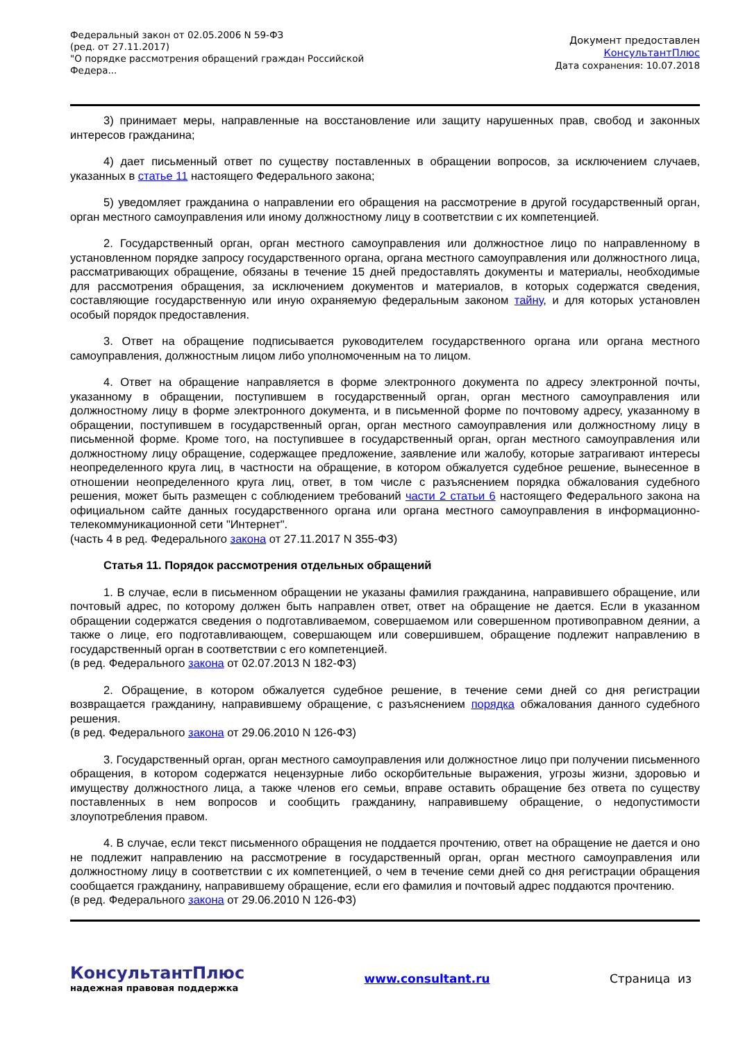Федеральный закон от 02.05.2006 N 59-ФЗ
(ред. от 27.11.2017)
"О порядке рассмотрения обращений граждан Российской Федера...
Документ предоставлен
КонсультантПлюс
Дата сохранения: 10.07.2018
3) принимает меры, направленные на восстановление или защиту нарушенных прав, свобод и законных интересов гражданина;
4) дает письменный ответ по существу поставленных в обращении вопросов, за исключением случаев, указанных в статье 11 настоящего Федерального закона;
5) уведомляет гражданина о направлении его обращения на рассмотрение в другой государственный орган, орган местного самоуправления или иному должностному лицу в соответствии с их компетенцией.
2. Государственный орган, орган местного самоуправления или должностное лицо по направленному в установленном порядке запросу государственного органа, органа местного самоуправления или должностного лица, рассматривающих обращение, обязаны в течение 15 дней предоставлять документы и материалы, необходимые для рассмотрения обращения, за исключением документов и материалов, в которых содержатся сведения, составляющие государственную или иную охраняемую федеральным законом тайну, и для которых установлен особый порядок предоставления.
3. Ответ на обращение подписывается руководителем государственного органа или органа местного самоуправления, должностным лицом либо уполномоченным на то лицом.
4. Ответ на обращение направляется в форме электронного документа по адресу электронной почты, указанному в обращении, поступившем в государственный орган, орган местного самоуправления или должностному лицу в форме электронного документа, и в письменной форме по почтовому адресу, указанному в обращении, поступившем в государственный орган, орган местного самоуправления или должностному лицу в письменной форме. Кроме того, на поступившее в государственный орган, орган местного самоуправления или должностному лицу обращение, содержащее предложение, заявление или жалобу, которые затрагивают интересы неопределенного круга лиц, в частности на обращение, в котором обжалуется судебное решение, вынесенное в отношении неопределенного круга лиц, ответ, в том числе с разъяснением порядка обжалования судебного решения, может быть размещен с соблюдением требований части 2 статьи 6 настоящего Федерального закона на официальном сайте данных государственного органа или органа местного самоуправления в информационно-телекоммуникационной сети "Интернет".
(часть 4 в ред. Федерального закона от 27.11.2017 N 355-ФЗ)
Статья 11. Порядок рассмотрения отдельных обращений
1. В случае, если в письменном обращении не указаны фамилия гражданина, направившего обращение, или почтовый адрес, по которому должен быть направлен ответ, ответ на обращение не дается. Если в указанном обращении содержатся сведения о подготавливаемом, совершаемом или совершенном противоправном деянии, а также о лице, его подготавливающем, совершающем или совершившем, обращение подлежит направлению в государственный орган в соответствии с его компетенцией.
(в ред. Федерального закона от 02.07.2013 N 182-ФЗ)
2. Обращение, в котором обжалуется судебное решение, в течение семи дней со дня регистрации возвращается гражданину, направившему обращение, с разъяснением порядка обжалования данного судебного решения.
(в ред. Федерального закона от 29.06.2010 N 126-ФЗ)
3. Государственный орган, орган местного самоуправления или должностное лицо при получении письменного обращения, в котором содержатся нецензурные либо оскорбительные выражения, угрозы жизни, здоровью и имуществу должностного лица, а также членов его семьи, вправе оставить обращение без ответа по существу поставленных в нем вопросов и сообщить гражданину, направившему обращение, о недопустимости злоупотребления правом.
4. В случае, если текст письменного обращения не поддается прочтению, ответ на обращение не дается и оно не подлежит направлению на рассмотрение в государственный орган, орган местного самоуправления или должностному лицу в соответствии с их компетенцией, о чем в течение семи дней со дня регистрации обращения сообщается гражданину, направившему обращение, если его фамилия и почтовый адрес поддаются прочтению.
(в ред. Федерального закона от 29.06.2010 N 126-ФЗ)
КонсультантПлюс
надежная правовая поддержка
www.consultant.ru Страница из